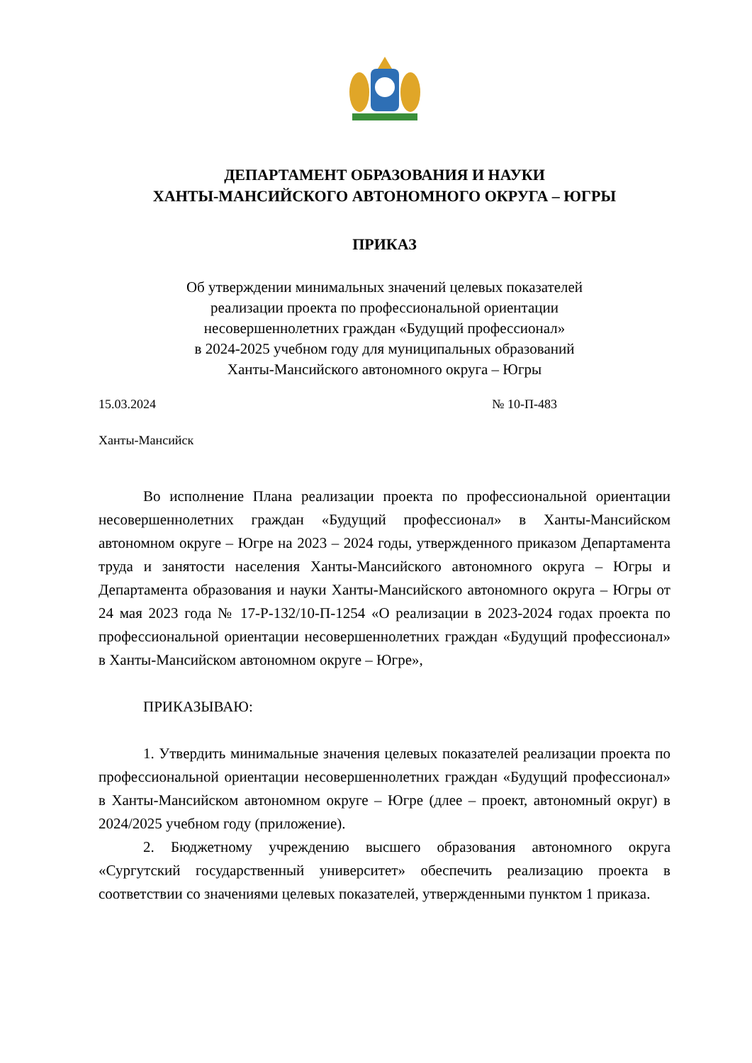ДЕПАРТАМЕНТ ОБРАЗОВАНИЯ И НАУКИ
ХАНТЫ-МАНСИЙСКОГО АВТОНОМНОГО ОКРУГА – ЮГРЫ
ПРИКАЗ
Об утверждении минимальных значений целевых показателей
реализации проекта по профессиональной ориентации
несовершеннолетних граждан «Будущий профессионал»
в 2024-2025 учебном году для муниципальных образований
Ханты-Мансийского автономного округа – Югры
15.03.2024 № 10-П-483
Ханты-Мансийск
Во исполнение Плана реализации проекта по профессиональной ориентации несовершеннолетних граждан «Будущий профессионал» в Ханты-Мансийском автономном округе – Югре на 2023 – 2024 годы, утвержденного приказом Департамента труда и занятости населения Ханты-Мансийского автономного округа – Югры и Департамента образования и науки Ханты-Мансийского автономного округа – Югры от 24 мая 2023 года № 17-Р-132/10-П-1254 «О реализации в 2023-2024 годах проекта по профессиональной ориентации несовершеннолетних граждан «Будущий профессионал» в Ханты-Мансийском автономном округе – Югре»,
ПРИКАЗЫВАЮ:
1. Утвердить минимальные значения целевых показателей реализации проекта по профессиональной ориентации несовершеннолетних граждан «Будущий профессионал» в Ханты-Мансийском автономном округе – Югре (длее – проект, автономный округ) в 2024/2025 учебном году (приложение).
2. Бюджетному учреждению высшего образования автономного округа «Сургутский государственный университет» обеспечить реализацию проекта в соответствии со значениями целевых показателей, утвержденными пунктом 1 приказа.